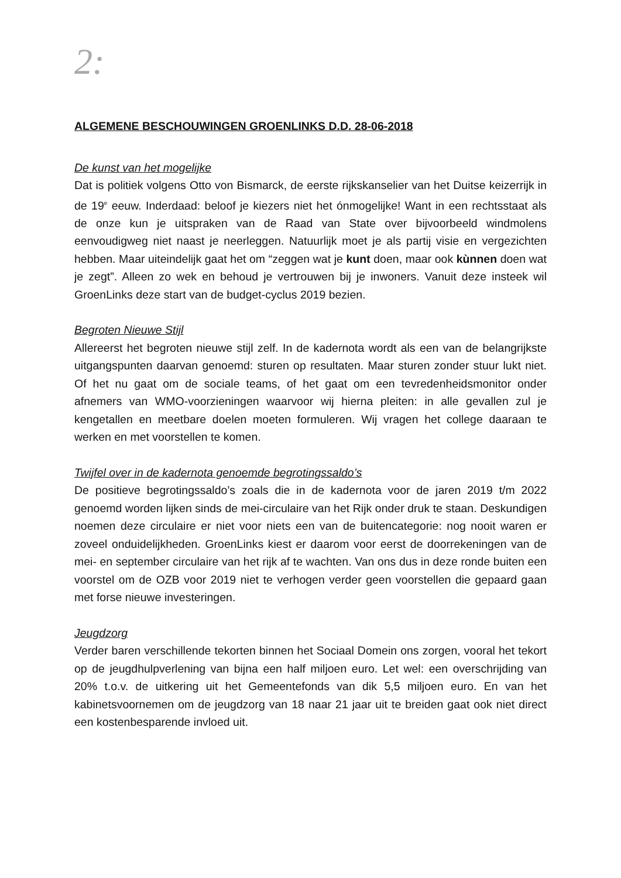2:
ALGEMENE BESCHOUWINGEN GROENLINKS D.D. 28-06-2018
De kunst van het mogelijke
Dat is politiek volgens Otto von Bismarck, de eerste rijkskanselier van het Duitse keizerrijk in de 19<sup>e</sup> eeuw. Inderdaad: beloof je kiezers niet het ónmogelijke! Want in een rechtsstaat als de onze kun je uitspraken van de Raad van State over bijvoorbeeld windmolens eenvoudigweg niet naast je neerleggen. Natuurlijk moet je als partij visie en vergezichten hebben. Maar uiteindelijk gaat het om “zeggen wat je kunt doen, maar ook kùnnen doen wat je zegt”. Alleen zo wek en behoud je vertrouwen bij je inwoners. Vanuit deze insteek wil GroenLinks deze start van de budget-cyclus 2019 bezien.
Begroten Nieuwe Stijl
Allereerst het begroten nieuwe stijl zelf. In de kadernota wordt als een van de belangrijkste uitgangspunten daarvan genoemd: sturen op resultaten. Maar sturen zonder stuur lukt niet. Of het nu gaat om de sociale teams, of het gaat om een tevredenheidsmonitor onder afnemers van WMO-voorzieningen waarvoor wij hierna pleiten: in alle gevallen zul je kengetallen en meetbare doelen moeten formuleren. Wij vragen het college daaraan te werken en met voorstellen te komen.
Twijfel over in de kadernota genoemde begrotingssaldo’s
De positieve begrotingssaldo’s zoals die in de kadernota voor de jaren 2019 t/m 2022 genoemd worden lijken sinds de mei-circulaire van het Rijk onder druk te staan. Deskundigen noemen deze circulaire er niet voor niets een van de buitencategorie: nog nooit waren er zoveel onduidelijkheden. GroenLinks kiest er daarom voor eerst de doorrekeningen van de mei- en september circulaire van het rijk af te wachten. Van ons dus in deze ronde buiten een voorstel om de OZB voor 2019 niet te verhogen verder geen voorstellen die gepaard gaan met forse nieuwe investeringen.
Jeugdzorg
Verder baren verschillende tekorten binnen het Sociaal Domein ons zorgen, vooral het tekort op de jeugdhulpverlening van bijna een half miljoen euro. Let wel: een overschrijding van 20% t.o.v. de uitkering uit het Gemeentefonds van dik 5,5 miljoen euro. En van het kabinetsvoornemen om de jeugdzorg van 18 naar 21 jaar uit te breiden gaat ook niet direct een kostenbesparende invloed uit.